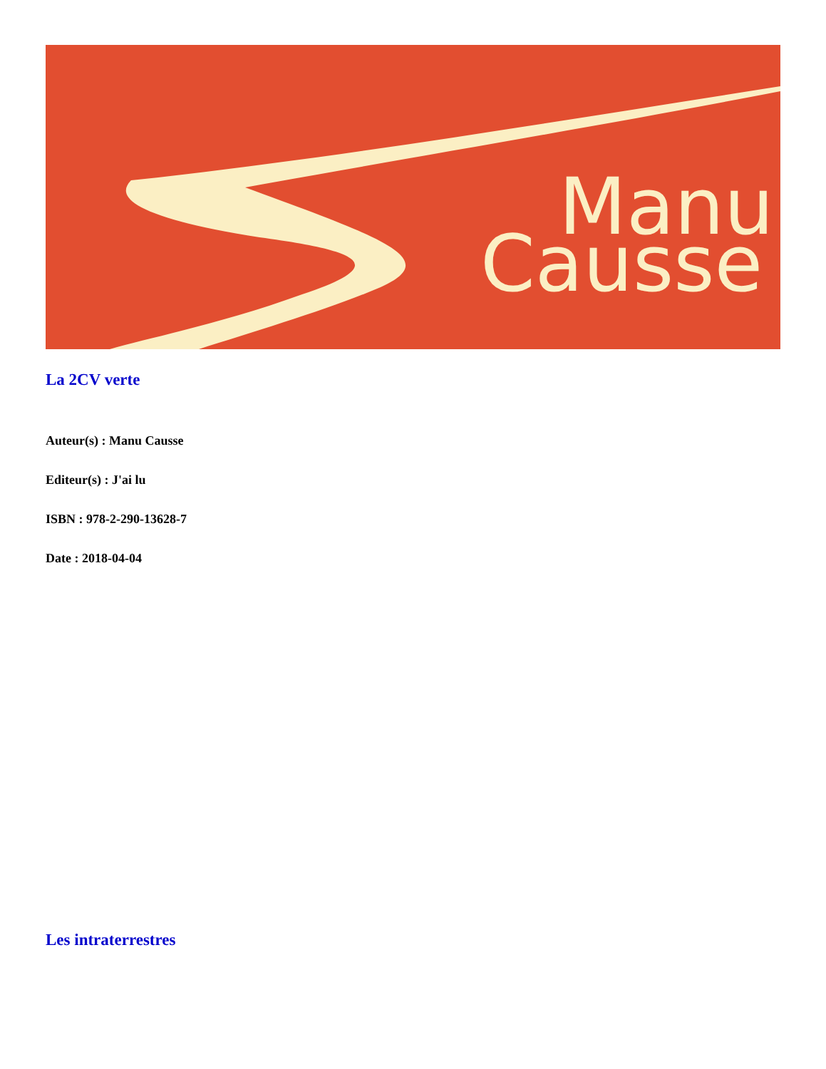Manu
Causse
La 2CV verte
Auteur(s) : Manu Causse
Editeur(s) : J'ai lu
ISBN : 978-2-290-13628-7
Date : 2018-04-04
Les intraterrestres